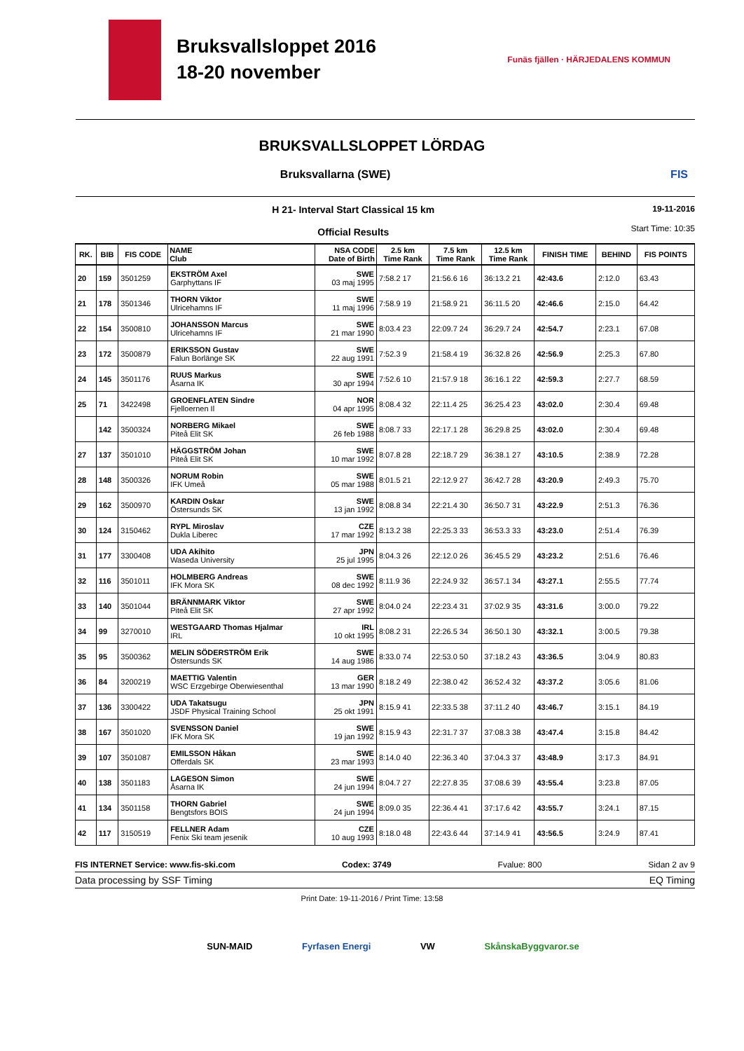Bruksvallsloppet 2016
18-20 november
Funäs fjällen · HÄRJEDALENS KOMMUN
BRUKSVALLSLOPPET LÖRDAG
Bruksvallarna (SWE) FIS
H 21- Interval Start Classical 15 km
Official Results
19-11-2016
Start Time: 10:35
| RK. | BIB | FIS CODE | NAME Club | NSA CODE Date of Birth | 2.5 km Time Rank | 7.5 km Time Rank | 12.5 km Time Rank | FINISH TIME | BEHIND | FIS POINTS |
| --- | --- | --- | --- | --- | --- | --- | --- | --- | --- | --- |
| 20 | 159 | 3501259 | EKSTRÖM Axel Garphyttans IF | SWE 03 maj 1995 | 7:58.2 17 | 21:56.6 16 | 36:13.2 21 | 42:43.6 | 2:12.0 | 63.43 |
| 21 | 178 | 3501346 | THORN Viktor Ulricehamns IF | SWE 11 maj 1996 | 7:58.9 19 | 21:58.9 21 | 36:11.5 20 | 42:46.6 | 2:15.0 | 64.42 |
| 22 | 154 | 3500810 | JOHANSSON Marcus Ulricehamns IF | SWE 21 mar 1990 | 8:03.4 23 | 22:09.7 24 | 36:29.7 24 | 42:54.7 | 2:23.1 | 67.08 |
| 23 | 172 | 3500879 | ERIKSSON Gustav Falun Borlänge SK | SWE 22 aug 1991 | 7:52.3 9 | 21:58.4 19 | 36:32.8 26 | 42:56.9 | 2:25.3 | 67.80 |
| 24 | 145 | 3501176 | RUUS Markus Åsarna IK | SWE 30 apr 1994 | 7:52.6 10 | 21:57.9 18 | 36:16.1 22 | 42:59.3 | 2:27.7 | 68.59 |
| 25 | 71 | 3422498 | GROENFLATEN Sindre Fjelloernen Il | NOR 04 apr 1995 | 8:08.4 32 | 22:11.4 25 | 36:25.4 23 | 43:02.0 | 2:30.4 | 69.48 |
| | 142 | 3500324 | NORBERG Mikael Piteå Elit SK | SWE 26 feb 1988 | 8:08.7 33 | 22:17.1 28 | 36:29.8 25 | 43:02.0 | 2:30.4 | 69.48 |
| 27 | 137 | 3501010 | HÄGGSTRÖM Johan Piteå Elit SK | SWE 10 mar 1992 | 8:07.8 28 | 22:18.7 29 | 36:38.1 27 | 43:10.5 | 2:38.9 | 72.28 |
| 28 | 148 | 3500326 | NORUM Robin IFK Umeå | SWE 05 mar 1988 | 8:01.5 21 | 22:12.9 27 | 36:42.7 28 | 43:20.9 | 2:49.3 | 75.70 |
| 29 | 162 | 3500970 | KARDIN Oskar Östersunds SK | SWE 13 jan 1992 | 8:08.8 34 | 22:21.4 30 | 36:50.7 31 | 43:22.9 | 2:51.3 | 76.36 |
| 30 | 124 | 3150462 | RYPL Miroslav Dukla Liberec | CZE 17 mar 1992 | 8:13.2 38 | 22:25.3 33 | 36:53.3 33 | 43:23.0 | 2:51.4 | 76.39 |
| 31 | 177 | 3300408 | UDA Akihito Waseda University | JPN 25 jul 1995 | 8:04.3 26 | 22:12.0 26 | 36:45.5 29 | 43:23.2 | 2:51.6 | 76.46 |
| 32 | 116 | 3501011 | HOLMBERG Andreas IFK Mora SK | SWE 08 dec 1992 | 8:11.9 36 | 22:24.9 32 | 36:57.1 34 | 43:27.1 | 2:55.5 | 77.74 |
| 33 | 140 | 3501044 | BRÄNNMARK Viktor Piteå Elit SK | SWE 27 apr 1992 | 8:04.0 24 | 22:23.4 31 | 37:02.9 35 | 43:31.6 | 3:00.0 | 79.22 |
| 34 | 99 | 3270010 | WESTGAARD Thomas Hjalmar IRL | IRL 10 okt 1995 | 8:08.2 31 | 22:26.5 34 | 36:50.1 30 | 43:32.1 | 3:00.5 | 79.38 |
| 35 | 95 | 3500362 | MELIN SÖDERSTRÖM Erik Östersunds SK | SWE 14 aug 1986 | 8:33.0 74 | 22:53.0 50 | 37:18.2 43 | 43:36.5 | 3:04.9 | 80.83 |
| 36 | 84 | 3200219 | MAETTIG Valentin WSC Erzgebirge Oberwiesenthal | GER 13 mar 1990 | 8:18.2 49 | 22:38.0 42 | 36:52.4 32 | 43:37.2 | 3:05.6 | 81.06 |
| 37 | 136 | 3300422 | UDA Takatsugu JSDF Physical Training School | JPN 25 okt 1991 | 8:15.9 41 | 22:33.5 38 | 37:11.2 40 | 43:46.7 | 3:15.1 | 84.19 |
| 38 | 167 | 3501020 | SVENSSON Daniel IFK Mora SK | SWE 19 jan 1992 | 8:15.9 43 | 22:31.7 37 | 37:08.3 38 | 43:47.4 | 3:15.8 | 84.42 |
| 39 | 107 | 3501087 | EMILSSON Håkan Offerdals SK | SWE 23 mar 1993 | 8:14.0 40 | 22:36.3 40 | 37:04.3 37 | 43:48.9 | 3:17.3 | 84.91 |
| 40 | 138 | 3501183 | LAGESON Simon Åsarna IK | SWE 24 jun 1994 | 8:04.7 27 | 22:27.8 35 | 37:08.6 39 | 43:55.4 | 3:23.8 | 87.05 |
| 41 | 134 | 3501158 | THORN Gabriel Bengtsfors BOIS | SWE 24 jun 1994 | 8:09.0 35 | 22:36.4 41 | 37:17.6 42 | 43:55.7 | 3:24.1 | 87.15 |
| 42 | 117 | 3150519 | FELLNER Adam Fenix Ski team jesenik | CZE 10 aug 1993 | 8:18.0 48 | 22:43.6 44 | 37:14.9 41 | 43:56.5 | 3:24.9 | 87.41 |
FIS INTERNET Service: www.fis-ski.com Codex: 3749 Fvalue: 800 Sidan 2 av 9
Data processing by SSF Timing EQ Timing
Print Date: 19-11-2016 / Print Time: 13:58
SUN-MAID Fyrfasen Energi VW SkånskaByggvaror.se